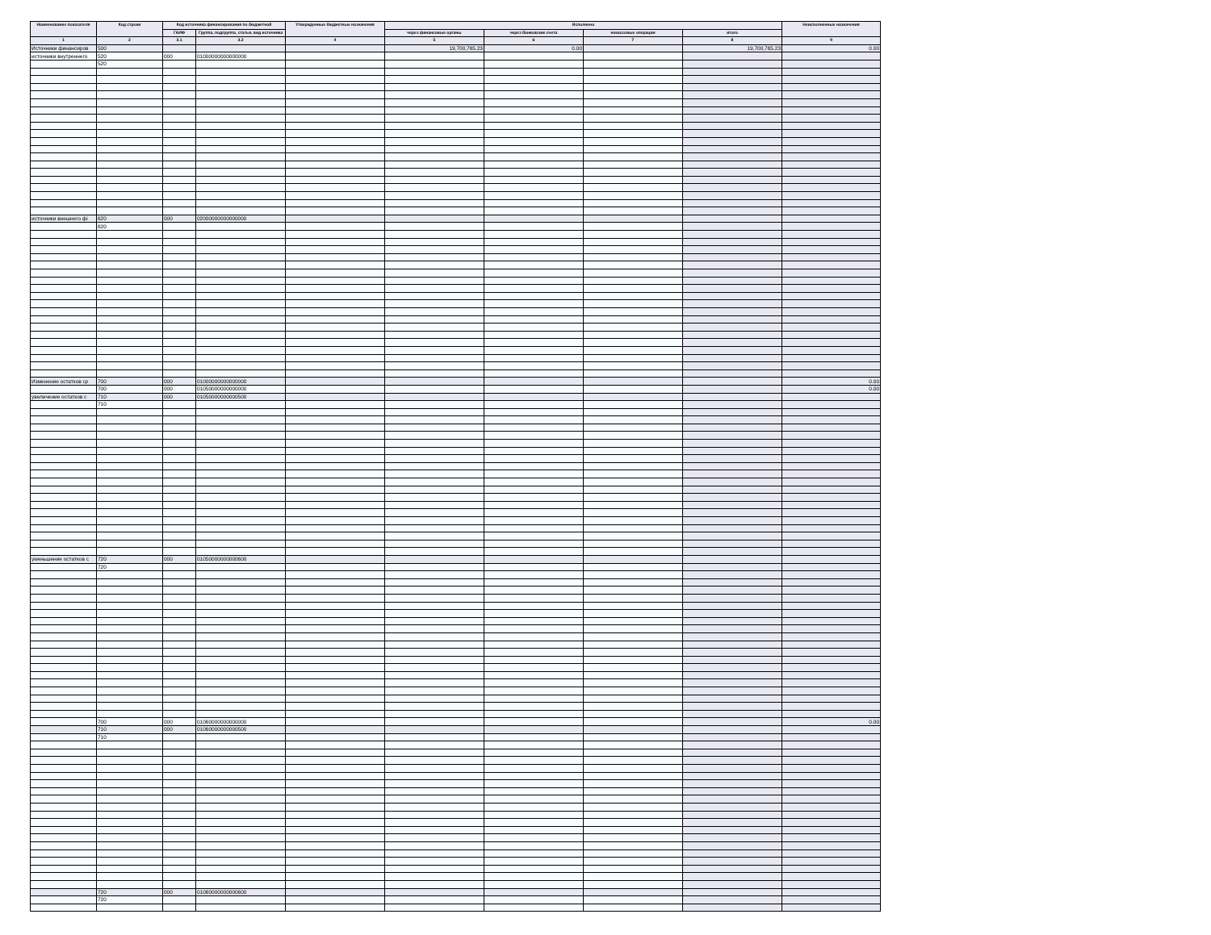| Наименование показателя | Код строки | Код источника финансирования по бюджетной | | Утвержденные бюджетные назначения | Исполнено | | | | Неисполненные назначения |
| --- | --- | --- | --- | --- | --- | --- | --- | --- | --- |
| | | ГАИФ | Группа, подгруппа, статья, вид источника | | через финансовые органы | через банковские счета | некассовые операции | итого | |
| 1 | 2 | 3.1 | 3.2 | 4 | 5 | 6 | 7 | 8 | 9 |
| Источники финансиров | 500 | | | | 19,700,765.23 | 0.00 | | 19,700,765.23 | 0.00 |
| источники внутреннего | 520 | 000 | 01000000000000000 | | | | | | |
| | 520 | | | | | | | | |
| источники внешнего фі | 620 | 000 | 02000000000000000 | | | | | | |
| | 620 | | | | | | | | |
| Изменение остатков ср | 700 | 000 | 01000000000000000 | | | | | | 0.00 |
| | 700 | 000 | 01050000000000000 | | | | | | 0.00 |
| увеличение остатков с | 710 | 000 | 01050000000000500 | | | | | | |
| | 710 | | | | | | | | |
| уменьшение остатков с | 720 | 000 | 01050000000000600 | | | | | | |
| | 720 | | | | | | | | |
| | 700 | 000 | 01060000000000000 | | | | | | 0.00 |
| | 710 | 000 | 01060000000000500 | | | | | | |
| | 710 | | | | | | | | |
| | 720 | 000 | 01060000000000600 | | | | | | |
| | 720 | | | | | | | | |